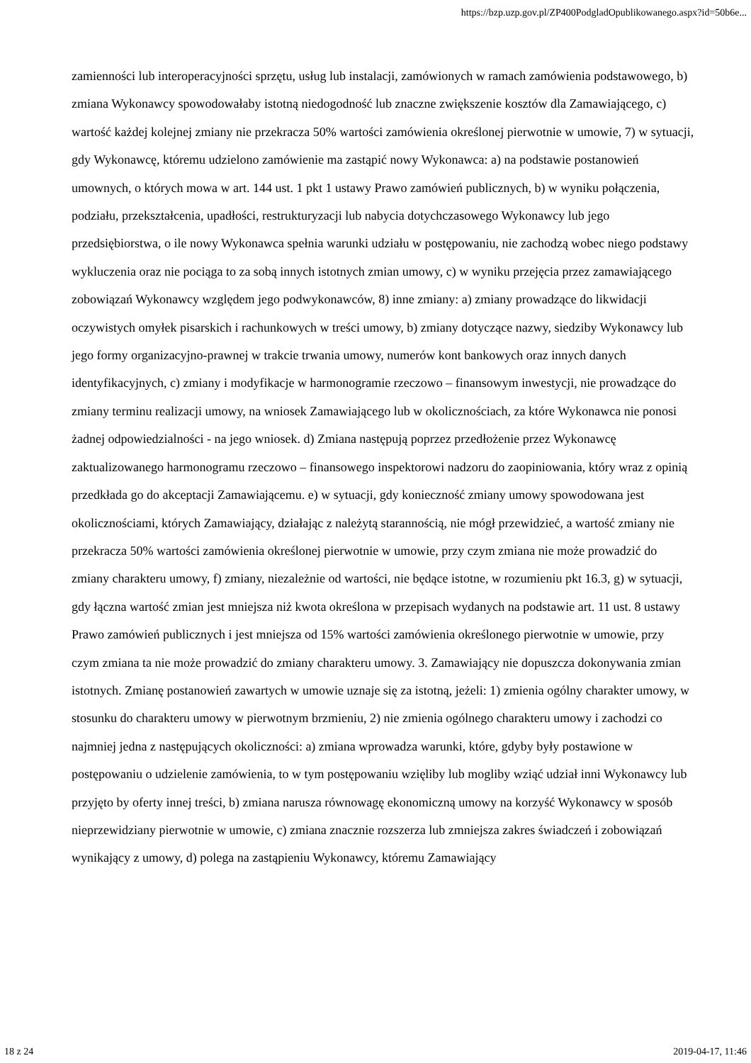https://bzp.uzp.gov.pl/ZP400PodgladOpublikowanego.aspx?id=50b6e...
zamienności lub interoperacyjności sprzętu, usług lub instalacji, zamówionych w ramach zamówienia podstawowego, b) zmiana Wykonawcy spowodowałaby istotną niedogodność lub znaczne zwiększenie kosztów dla Zamawiającego, c) wartość każdej kolejnej zmiany nie przekracza 50% wartości zamówienia określonej pierwotnie w umowie, 7) w sytuacji, gdy Wykonawcę, któremu udzielono zamówienie ma zastąpić nowy Wykonawca: a) na podstawie postanowień umownych, o których mowa w art. 144 ust. 1 pkt 1 ustawy Prawo zamówień publicznych, b) w wyniku połączenia, podziału, przekształcenia, upadłości, restrukturyzacji lub nabycia dotychczasowego Wykonawcy lub jego przedsiębiorstwa, o ile nowy Wykonawca spełnia warunki udziału w postępowaniu, nie zachodzą wobec niego podstawy wykluczenia oraz nie pociąga to za sobą innych istotnych zmian umowy, c) w wyniku przejęcia przez zamawiającego zobowiązań Wykonawcy względem jego podwykonawców, 8) inne zmiany: a) zmiany prowadzące do likwidacji oczywistych omyłek pisarskich i rachunkowych w treści umowy, b) zmiany dotyczące nazwy, siedziby Wykonawcy lub jego formy organizacyjno-prawnej w trakcie trwania umowy, numerów kont bankowych oraz innych danych identyfikacyjnych, c) zmiany i modyfikacje w harmonogramie rzeczowo – finansowym inwestycji, nie prowadzące do zmiany terminu realizacji umowy, na wniosek Zamawiającego lub w okolicznościach, za które Wykonawca nie ponosi żadnej odpowiedzialności - na jego wniosek. d) Zmiana następują poprzez przedłożenie przez Wykonawcę zaktualizowanego harmonogramu rzeczowo – finansowego inspektorowi nadzoru do zaopiniowania, który wraz z opinią przedkłada go do akceptacji Zamawiającemu. e) w sytuacji, gdy konieczność zmiany umowy spowodowana jest okolicznościami, których Zamawiający, działając z należytą starannością, nie mógł przewidzieć, a wartość zmiany nie przekracza 50% wartości zamówienia określonej pierwotnie w umowie, przy czym zmiana nie może prowadzić do zmiany charakteru umowy, f) zmiany, niezależnie od wartości, nie będące istotne, w rozumieniu pkt 16.3, g) w sytuacji, gdy łączna wartość zmian jest mniejsza niż kwota określona w przepisach wydanych na podstawie art. 11 ust. 8 ustawy Prawo zamówień publicznych i jest mniejsza od 15% wartości zamówienia określonego pierwotnie w umowie, przy czym zmiana ta nie może prowadzić do zmiany charakteru umowy. 3. Zamawiający nie dopuszcza dokonywania zmian istotnych. Zmianę postanowień zawartych w umowie uznaje się za istotną, jeżeli: 1) zmienia ogólny charakter umowy, w stosunku do charakteru umowy w pierwotnym brzmieniu, 2) nie zmienia ogólnego charakteru umowy i zachodzi co najmniej jedna z następujących okoliczności: a) zmiana wprowadza warunki, które, gdyby były postawione w postępowaniu o udzielenie zamówienia, to w tym postępowaniu wzięliby lub mogliby wziąć udział inni Wykonawcy lub przyjęto by oferty innej treści, b) zmiana narusza równowagę ekonomiczną umowy na korzyść Wykonawcy w sposób nieprzewidziany pierwotnie w umowie, c) zmiana znacznie rozszerza lub zmniejsza zakres świadczeń i zobowiązań wynikający z umowy, d) polega na zastąpieniu Wykonawcy, któremu Zamawiający
18 z 24 2019-04-17, 11:46